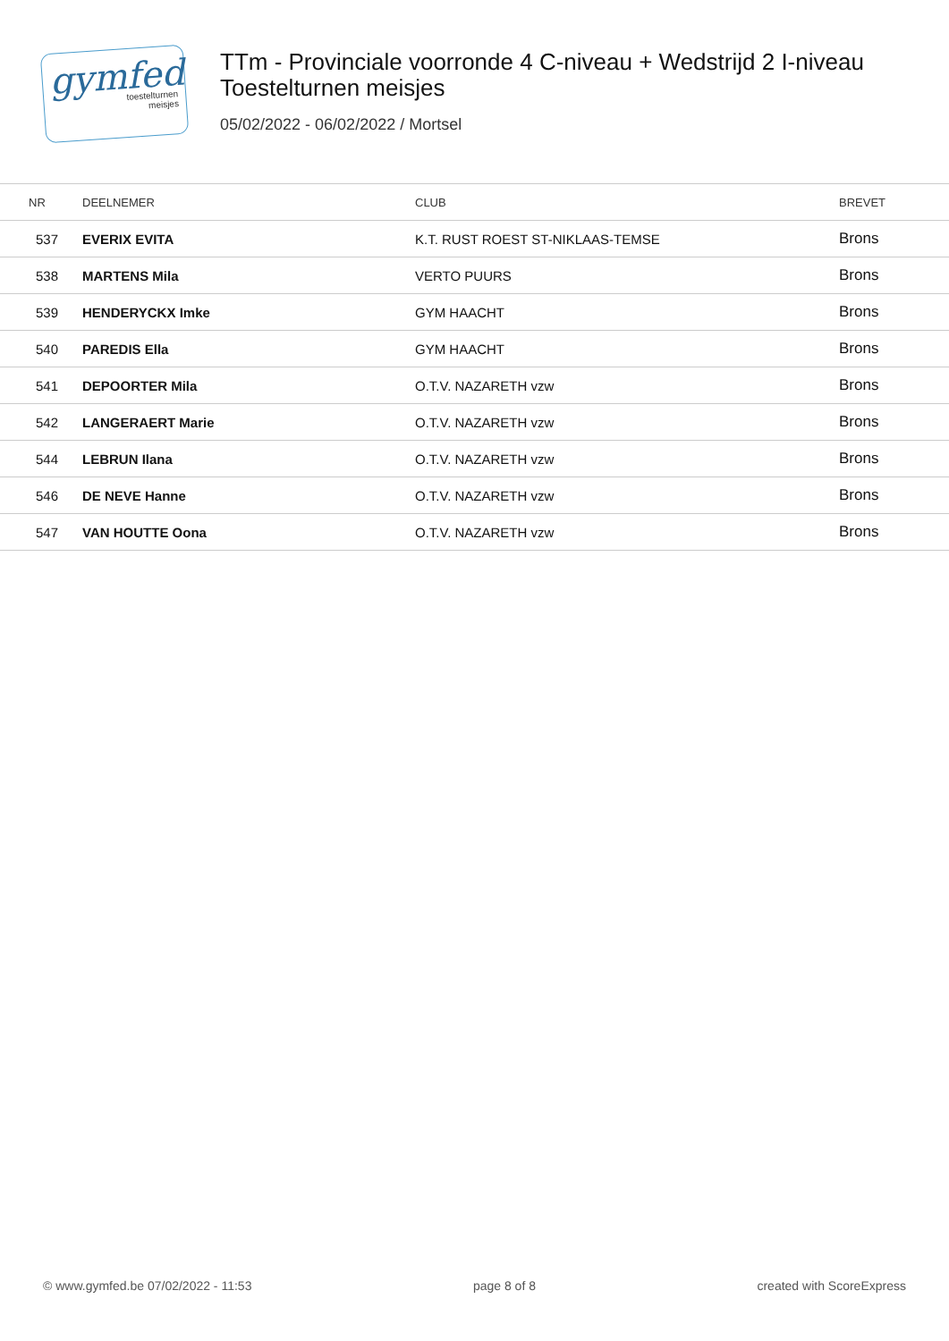gymfed
toestelturnen
meisjes
TTm - Provinciale voorronde 4 C-niveau + Wedstrijd 2 I-niveau
Toestelturnen meisjes
05/02/2022 - 06/02/2022 / Mortsel
| NR | DEELNEMER | CLUB | BREVET |
| --- | --- | --- | --- |
| 537 | EVERIX EVITA | K.T. RUST ROEST ST-NIKLAAS-TEMSE | Brons |
| 538 | MARTENS Mila | VERTO PUURS | Brons |
| 539 | HENDERYCKX Imke | GYM HAACHT | Brons |
| 540 | PAREDIS Ella | GYM HAACHT | Brons |
| 541 | DEPOORTER Mila | O.T.V. NAZARETH vzw | Brons |
| 542 | LANGERAERT Marie | O.T.V. NAZARETH vzw | Brons |
| 544 | LEBRUN Ilana | O.T.V. NAZARETH vzw | Brons |
| 546 | DE NEVE Hanne | O.T.V. NAZARETH vzw | Brons |
| 547 | VAN HOUTTE Oona | O.T.V. NAZARETH vzw | Brons |
© www.gymfed.be 07/02/2022 - 11:53 page 8 of 8 created with ScoreExpress